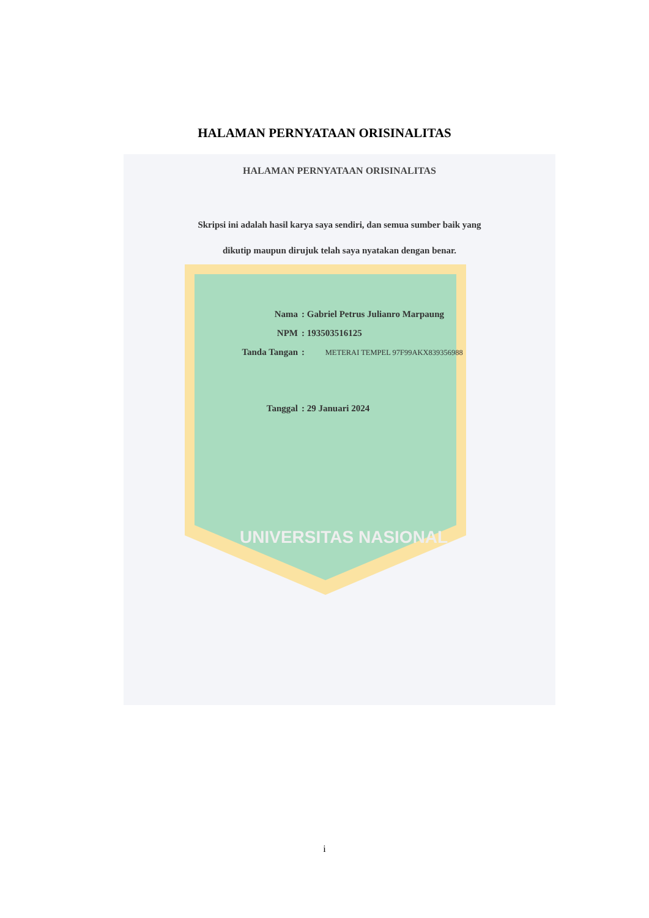HALAMAN PERNYATAAN ORISINALITAS
HALAMAN PERNYATAAN ORISINALITAS
Skripsi ini adalah hasil karya saya sendiri, dan semua sumber baik yang
dikutip maupun dirujuk telah saya nyatakan dengan benar.
Nama: Gabriel Petrus Julianro Marpaung
NPM: 193503516125
Tanda Tangan: METERAI TEMPEL 97F99AKX839356988
Tanggal: 29 Januari 2024
UNIVERSITAS NASIONAL
i